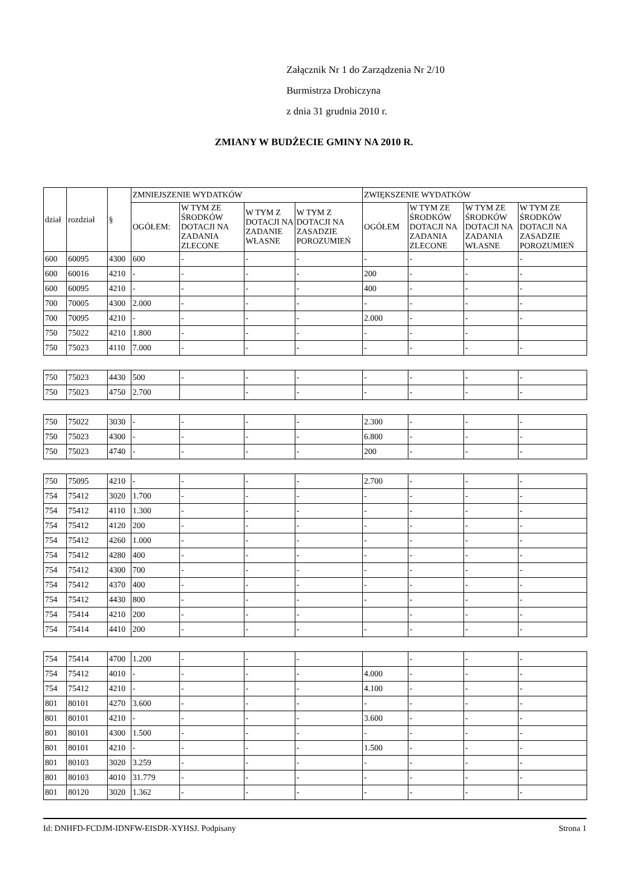Załącznik Nr 1 do Zarządzenia Nr 2/10
Burmistrza Drohiczyna
z dnia 31 grudnia 2010 r.
ZMIANY W BUDŻECIE GMINY NA 2010 R.
| dział | rozdział | § | ZMNIEJSZENIE WYDATKÓW | | | | ZWIĘKSZENIE WYDATKÓW | | | |
| --- | --- | --- | --- | --- | --- | --- | --- | --- | --- | --- |
| | | | OGÓŁEM: | W TYM ZE ŚRODKÓW DOTACJI NA ZADANIA ZLECONE | W TYM Z DOTACJI NA ZADANIE WŁASNE | W TYM Z DOTACJI NA ZASADZIE POROZUMIEŃ | OGÓŁEM | W TYM ZE ŚRODKÓW DOTACJI NA ZADANIA ZLECONE | W TYM ZE ŚRODKÓW DOTACJI NA ZADANIA WŁASNE | W TYM ZE ŚRODKÓW DOTACJI NA ZASADZIE POROZUMIEŃ |
| 600 | 60095 | 4300 | 600 | - | - | - | - | - | - | - |
| 600 | 60016 | 4210 | - | - | - | - | 200 | - | - | - |
| 600 | 60095 | 4210 | - | - | - | - | 400 | - | - | - |
| 700 | 70005 | 4300 | 2.000 | - | - | - | - | - | - | - |
| 700 | 70095 | 4210 | - | - | - | - | 2.000 | - | - | - |
| 750 | 75022 | 4210 | 1.800 | - | - | - | - | - | - | |
| 750 | 75023 | 4110 | 7.000 | - | - | - | - | - | - | - |
| 750 | 75023 | 4430 | 500 | - | - | - | - | - | - | - |
| 750 | 75023 | 4750 | 2.700 | | - | - | - | - | - | - |
| 750 | 75022 | 3030 | - | - | - | - | 2.300 | - | - | - |
| 750 | 75023 | 4300 | - | - | - | - | 6.800 | - | - | - |
| 750 | 75023 | 4740 | - | - | - | - | 200 | - | - | - |
| 750 | 75095 | 4210 | - | - | - | - | 2.700 | - | - | - |
| 754 | 75412 | 3020 | 1.700 | - | - | - | - | - | - | - |
| 754 | 75412 | 4110 | 1.300 | - | - | - | - | - | - | - |
| 754 | 75412 | 4120 | 200 | - | - | - | - | - | - | - |
| 754 | 75412 | 4260 | 1.000 | - | - | - | - | - | - | - |
| 754 | 75412 | 4280 | 400 | - | - | - | - | - | - | - |
| 754 | 75412 | 4300 | 700 | - | - | - | - | - | - | - |
| 754 | 75412 | 4370 | 400 | - | - | - | - | - | - | - |
| 754 | 75412 | 4430 | 800 | - | - | - | - | - | - | - |
| 754 | 75414 | 4210 | 200 | - | - | - | | - | - | - |
| 754 | 75414 | 4410 | 200 | - | - | - | - | - | - | - |
| 754 | 75414 | 4700 | 1.200 | - | - | - | | - | - | - |
| 754 | 75412 | 4010 | - | - | - | - | 4.000 | - | - | - |
| 754 | 75412 | 4210 | - | - | - | - | 4.100 | - | - | - |
| 801 | 80101 | 4270 | 3.600 | - | - | - | - | - | - | - |
| 801 | 80101 | 4210 | - | - | - | - | 3.600 | - | - | - |
| 801 | 80101 | 4300 | 1.500 | - | - | - | - | - | - | - |
| 801 | 80101 | 4210 | - | - | - | - | 1.500 | - | - | - |
| 801 | 80103 | 3020 | 3.259 | - | - | - | - | - | - | - |
| 801 | 80103 | 4010 | 31.779 | - | - | - | - | - | - | - |
| 801 | 80120 | 3020 | 1.362 | - | - | - | - | - | - | - |
Id: DNHFD-FCDJM-IDNFW-EISDR-XYHSJ. Podpisany Strona 1